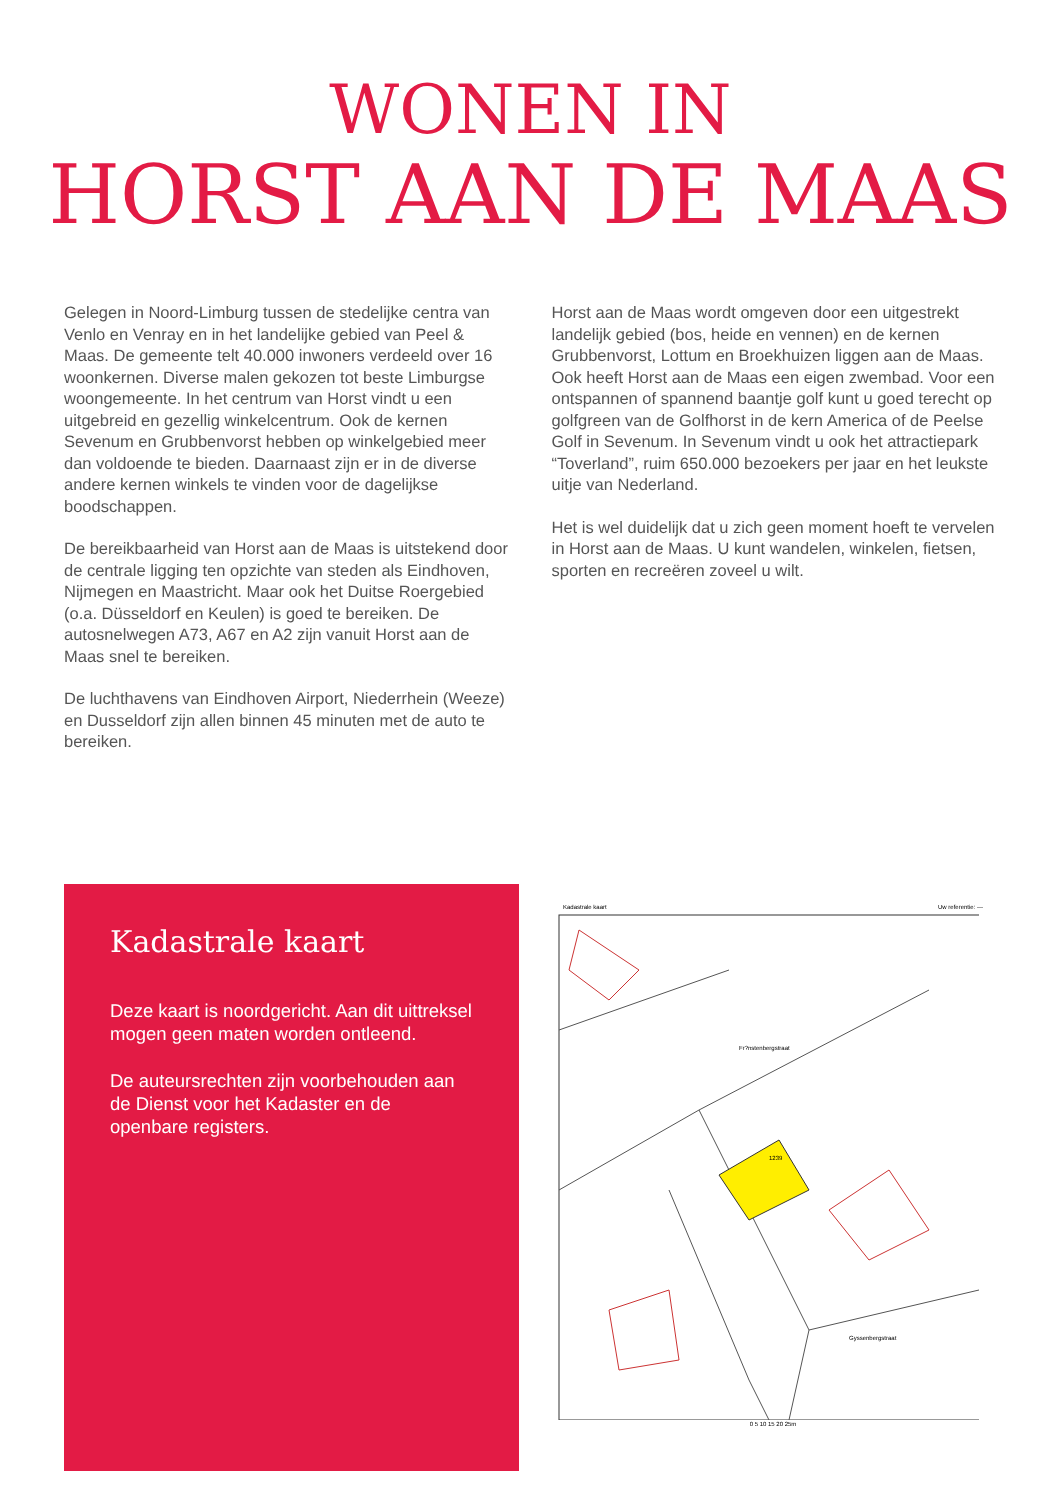WONEN IN
HORST AAN DE MAAS
Gelegen in Noord-Limburg tussen de stedelijke centra van Venlo en Venray en in het landelijke gebied van Peel & Maas. De gemeente telt 40.000 inwoners verdeeld over 16 woonkernen. Diverse malen gekozen tot beste Limburgse woongemeente. In het centrum van Horst vindt u een uitgebreid en gezellig winkelcentrum. Ook de kernen Sevenum en Grubbenvorst hebben op winkelgebied meer dan voldoende te bieden. Daarnaast zijn er in de diverse andere kernen winkels te vinden voor de dagelijkse boodschappen.
De bereikbaarheid van Horst aan de Maas is uitstekend door de centrale ligging ten opzichte van steden als Eindhoven, Nijmegen en Maastricht. Maar ook het Duitse Roergebied (o.a. Düsseldorf en Keulen) is goed te bereiken. De autosnelwegen A73, A67 en A2 zijn vanuit Horst aan de Maas snel te bereiken.
De luchthavens van Eindhoven Airport, Niederrhein (Weeze) en Dusseldorf zijn allen binnen 45 minuten met de auto te bereiken.
Horst aan de Maas wordt omgeven door een uitgestrekt landelijk gebied (bos, heide en vennen) en de kernen Grubbenvorst, Lottum en Broekhuizen liggen aan de Maas. Ook heeft Horst aan de Maas een eigen zwembad. Voor een ontspannen of spannend baantje golf kunt u goed terecht op golfgreen van de Golfhorst in de kern America of de Peelse Golf in Sevenum. In Sevenum vindt u ook het attractiepark “Toverland”, ruim 650.000 bezoekers per jaar en het leukste uitje van Nederland.
Het is wel duidelijk dat u zich geen moment hoeft te vervelen in Horst aan de Maas. U kunt wandelen, winkelen, fietsen, sporten en recreëren zoveel u wilt.
Kadastrale kaart
Deze kaart is noordgericht. Aan dit uittreksel mogen geen maten worden ontleend.
De auteursrechten zijn voorbehouden aan de Dienst voor het Kadaster en de openbare registers.
Kadastrale kaart Uw referentie: ---
1239
Fr?nstenbergstraat
Gyssenbergstraat
0 5 10 15 20 25m